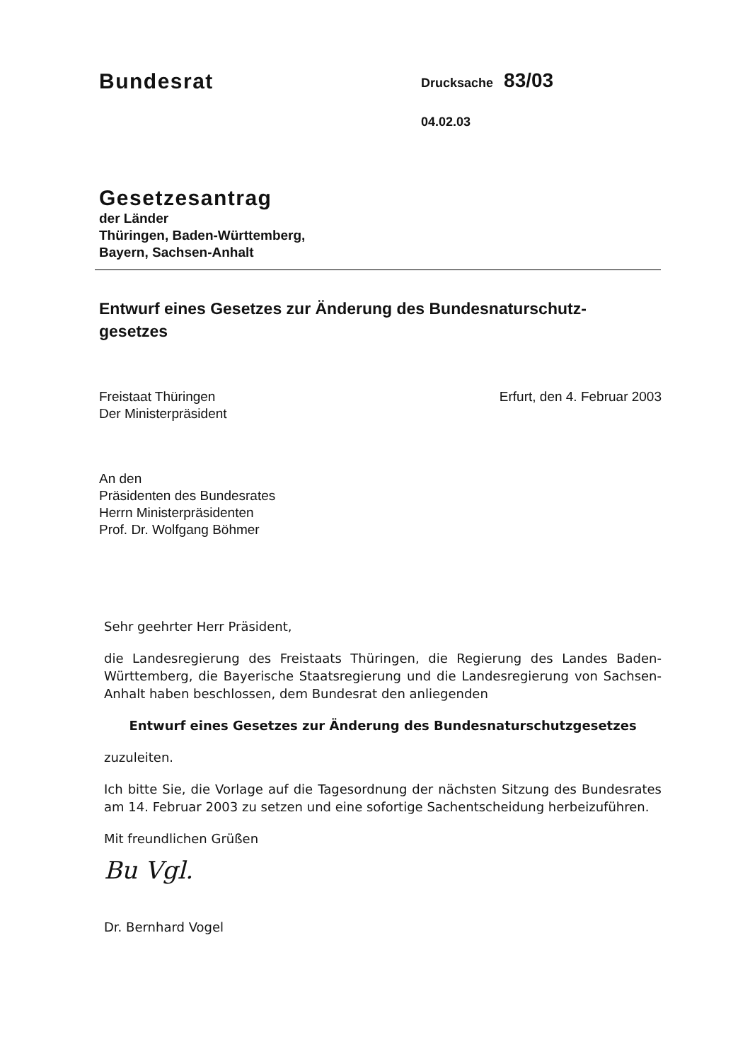Bundesrat
Drucksache 83/03
04.02.03
Gesetzesantrag
der Länder
Thüringen, Baden-Württemberg,
Bayern, Sachsen-Anhalt
Entwurf eines Gesetzes zur Änderung des Bundesnaturschutz-
gesetzes
Freistaat Thüringen
Der Ministerpräsident
Erfurt, den 4. Februar 2003
An den
Präsidenten des Bundesrates
Herrn Ministerpräsidenten
Prof. Dr. Wolfgang Böhmer
Sehr geehrter Herr Präsident,
die Landesregierung des Freistaats Thüringen, die Regierung des Landes Baden-Württemberg, die Bayerische Staatsregierung und die Landesregierung von Sachsen-Anhalt haben beschlossen, dem Bundesrat den anliegenden
Entwurf eines Gesetzes zur Änderung des Bundesnaturschutzgesetzes
zuzuleiten.
Ich bitte Sie, die Vorlage auf die Tagesordnung der nächsten Sitzung des Bundesrates am 14. Februar 2003 zu setzen und eine sofortige Sachentscheidung herbeizuführen.
Mit freundlichen Grüßen
Bu Vgl.
Dr. Bernhard Vogel